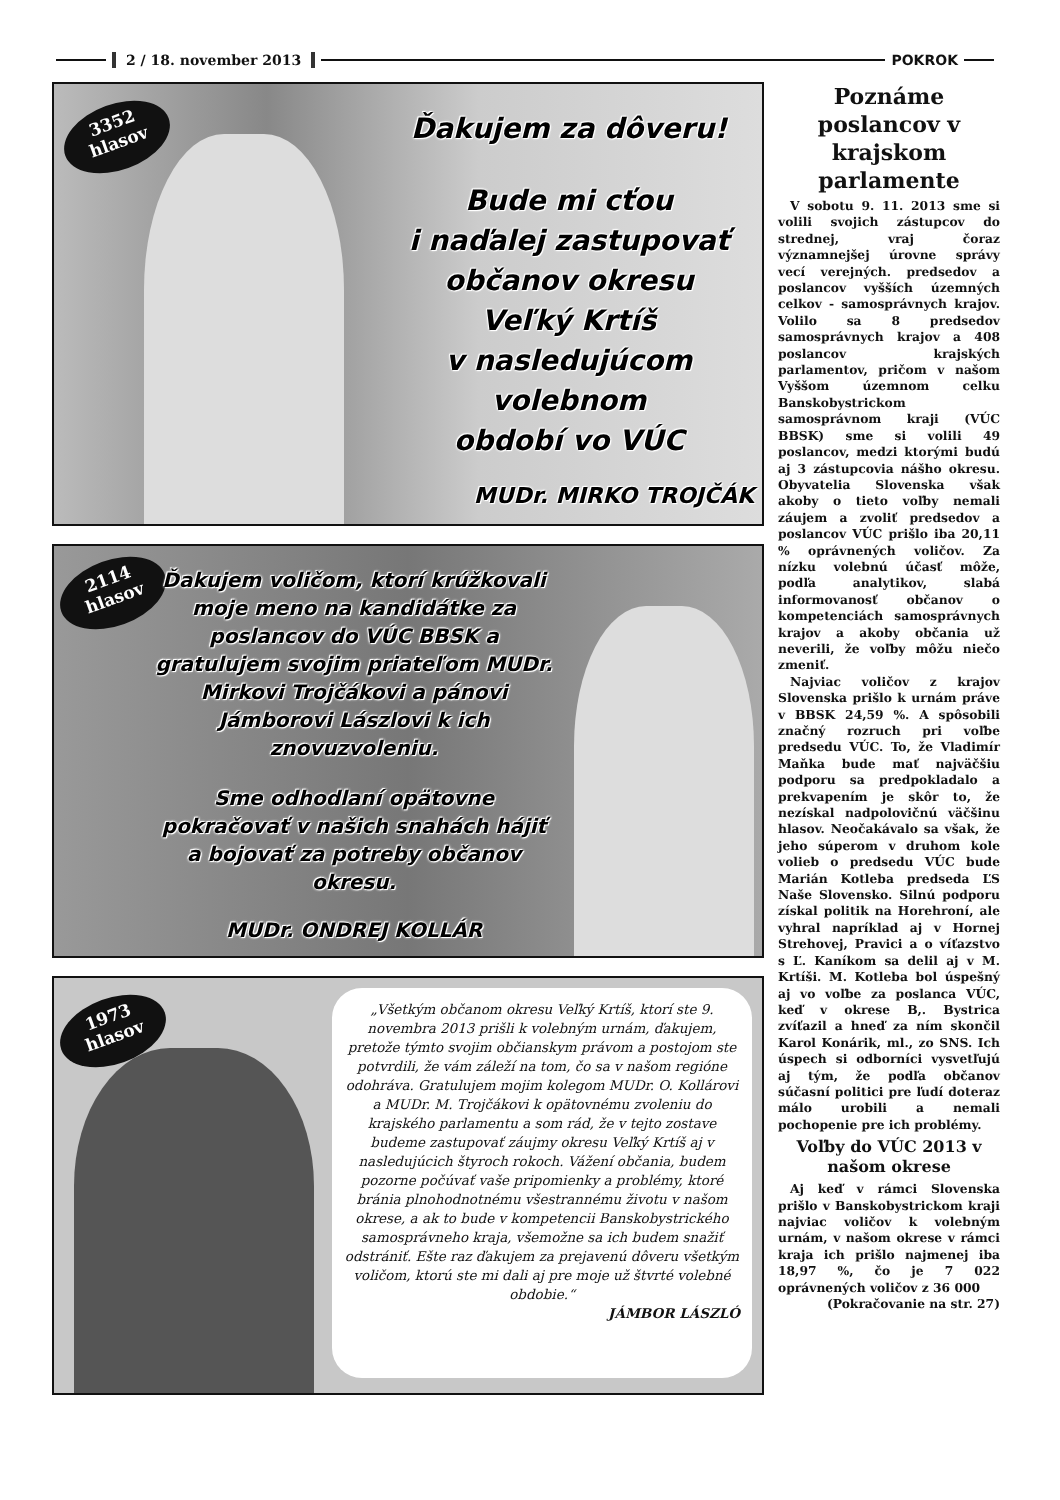2 / 18. november 2013 POKROK
3352
hlasov
Ďakujem za dôveru!
Bude mi cťou
i naďalej zastupovať
občanov okresu
Veľký Krtíš
v nasledujúcom
volebnom
období vo VÚC
MUDr. MIRKO TROJČÁK
2114
hlasov
Ďakujem voličom, ktorí krúžkovali moje meno na kandidátke za poslancov do VÚC BBSK a gratulujem svojim priateľom MUDr. Mirkovi Trojčákovi a pánovi Jámborovi Lászlovi k ich znovuzvoleniu.
Sme odhodlaní opätovne pokračovať v našich snahách hájiť a bojovať za potreby občanov okresu.
MUDr. ONDREJ KOLLÁR
1973
hlasov
„Všetkým občanom okresu Veľký Krtíš, ktorí ste 9. novembra 2013 prišli k volebným urnám, ďakujem, pretože týmto svojim občianskym právom a postojom ste potvrdili, že vám záleží na tom, čo sa v našom regióne odohráva. Gratulujem mojim kolegom MUDr. O. Kollárovi a MUDr. M. Trojčákovi k opätovnému zvoleniu do krajského parlamentu a som rád, že v tejto zostave budeme zastupovať záujmy okresu Veľký Krtíš aj v nasledujúcich štyroch rokoch. Vážení občania, budem pozorne počúvať vaše pripomienky a problémy, ktoré bránia plnohodnotnému všestrannému životu v našom okrese, a ak to bude v kompetencii Banskobystrického samosprávneho kraja, všemožne sa ich budem snažiť odstrániť. Ešte raz ďakujem za prejavenú dôveru všetkým voličom, ktorú ste mi dali aj pre moje už štvrté volebné obdobie.“
JÁMBOR LÁSZLÓ
Poznáme poslancov v krajskom parlamente
V sobotu 9. 11. 2013 sme si volili svojich zástupcov do strednej, vraj čoraz významnejšej úrovne správy vecí verejných. predsedov a poslancov vyšších územných celkov - samosprávnych krajov. Volilo sa 8 predsedov samosprávnych krajov a 408 poslancov krajských parlamentov, pričom v našom Vyššom územnom celku Banskobystrickom samosprávnom kraji (VÚC BBSK) sme si volili 49 poslancov, medzi ktorými budú aj 3 zástupcovia nášho okresu. Obyvatelia Slovenska však akoby o tieto voľby nemali záujem a zvoliť predsedov a poslancov VÚC prišlo iba 20,11 % oprávnených voličov. Za nízku volebnú účasť môže, podľa analytikov, slabá informovanosť občanov o kompetenciách samosprávnych krajov a akoby občania už neverili, že voľby môžu niečo zmeniť.
Najviac voličov z krajov Slovenska prišlo k urnám práve v BBSK 24,59 %. A spôsobili značný rozruch pri voľbe predsedu VÚC. To, že Vladimír Maňka bude mať najväčšiu podporu sa predpokladalo a prekvapením je skôr to, že nezískal nadpolovičnú väčšinu hlasov. Neočakávalo sa však, že jeho súperom v druhom kole volieb o predsedu VÚC bude Marián Kotleba predseda ĽS Naše Slovensko. Silnú podporu získal politik na Horehroní, ale vyhral napríklad aj v Hornej Strehovej, Pravici a o víťazstvo s Ľ. Kaníkom sa delil aj v M. Krtíši. M. Kotleba bol úspešný aj vo voľbe za poslanca VÚC, keď v okrese B,. Bystrica zvíťazil a hneď za ním skončil Karol Konárik, ml., zo SNS. Ich úspech si odborníci vysvetľujú aj tým, že podľa občanov súčasní politici pre ľudí doteraz málo urobili a nemali pochopenie pre ich problémy.
Voľby do VÚC 2013 v našom okrese
Aj keď v rámci Slovenska prišlo v Banskobystrickom kraji najviac voličov k volebným urnám, v našom okrese v rámci kraja ich prišlo najmenej iba 18,97 %, čo je 7 022 oprávnených voličov z 36 000
(Pokračovanie na str. 27)